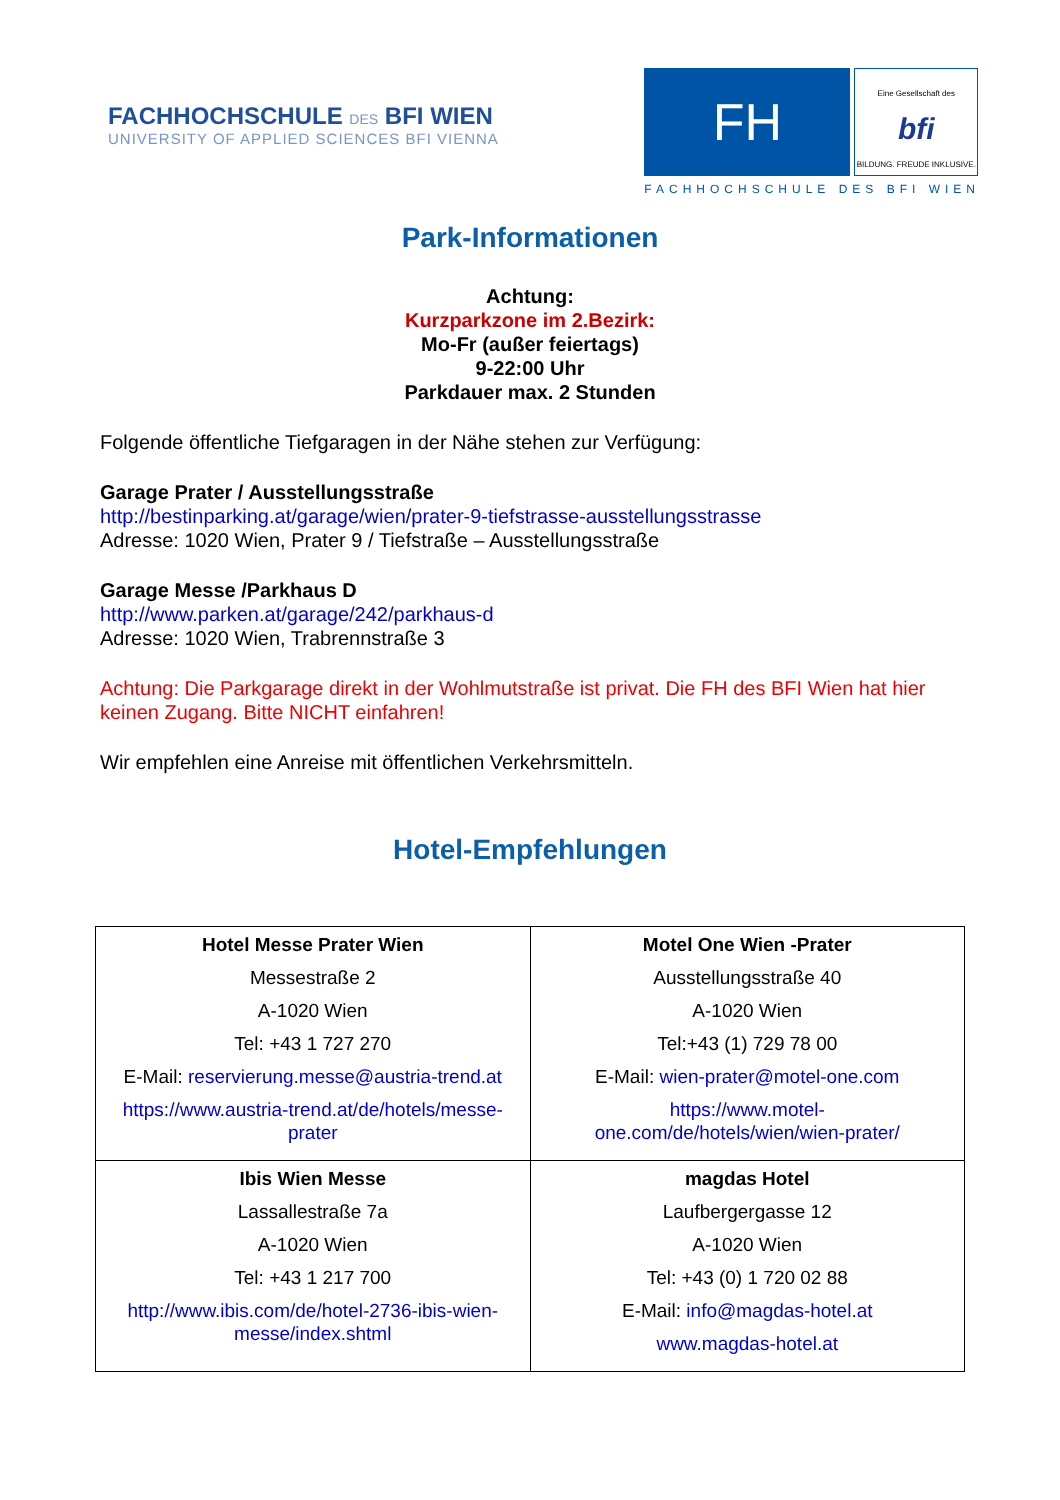FACHHOCHSCHULE DES BFI WIEN
UNIVERSITY OF APPLIED SCIENCES BFI VIENNA
FH
Eine Gesellschaft des
bfi
BILDUNG. FREUDE INKLUSIVE.
FACHHOCHSCHULE DES BFI WIEN
Park-Informationen
Achtung:
Kurzparkzone im 2.Bezirk:
Mo-Fr (außer feiertags)
9-22:00 Uhr
Parkdauer max. 2 Stunden
Folgende öffentliche Tiefgaragen in der Nähe stehen zur Verfügung:
Garage Prater / Ausstellungsstraße
http://bestinparking.at/garage/wien/prater-9-tiefstrasse-ausstellungsstrasse
Adresse: 1020 Wien, Prater 9 / Tiefstraße – Ausstellungsstraße
Garage Messe /Parkhaus D
http://www.parken.at/garage/242/parkhaus-d
Adresse: 1020 Wien, Trabrennstraße 3
Achtung: Die Parkgarage direkt in der Wohlmutstraße ist privat. Die FH des BFI Wien hat hier keinen Zugang. Bitte NICHT einfahren!
Wir empfehlen eine Anreise mit öffentlichen Verkehrsmitteln.
Hotel-Empfehlungen
| Hotel Messe Prater Wien Messestraße 2 A-1020 Wien Tel: +43 1 727 270 E-Mail: reservierung.messe@austria-trend.at https://www.austria-trend.at/de/hotels/messe-prater | Motel One Wien -Prater Ausstellungsstraße 40 A-1020 Wien Tel:+43 (1) 729 78 00 E-Mail: wien-prater@motel-one.com https://www.motel-one.com/de/hotels/wien/wien-prater/ |
| Ibis Wien Messe Lassallestraße 7a A-1020 Wien Tel: +43 1 217 700 http://www.ibis.com/de/hotel-2736-ibis-wien-messe/index.shtml | magdas Hotel Laufbergergasse 12 A-1020 Wien Tel: +43 (0) 1 720 02 88 E-Mail: info@magdas-hotel.at www.magdas-hotel.at |